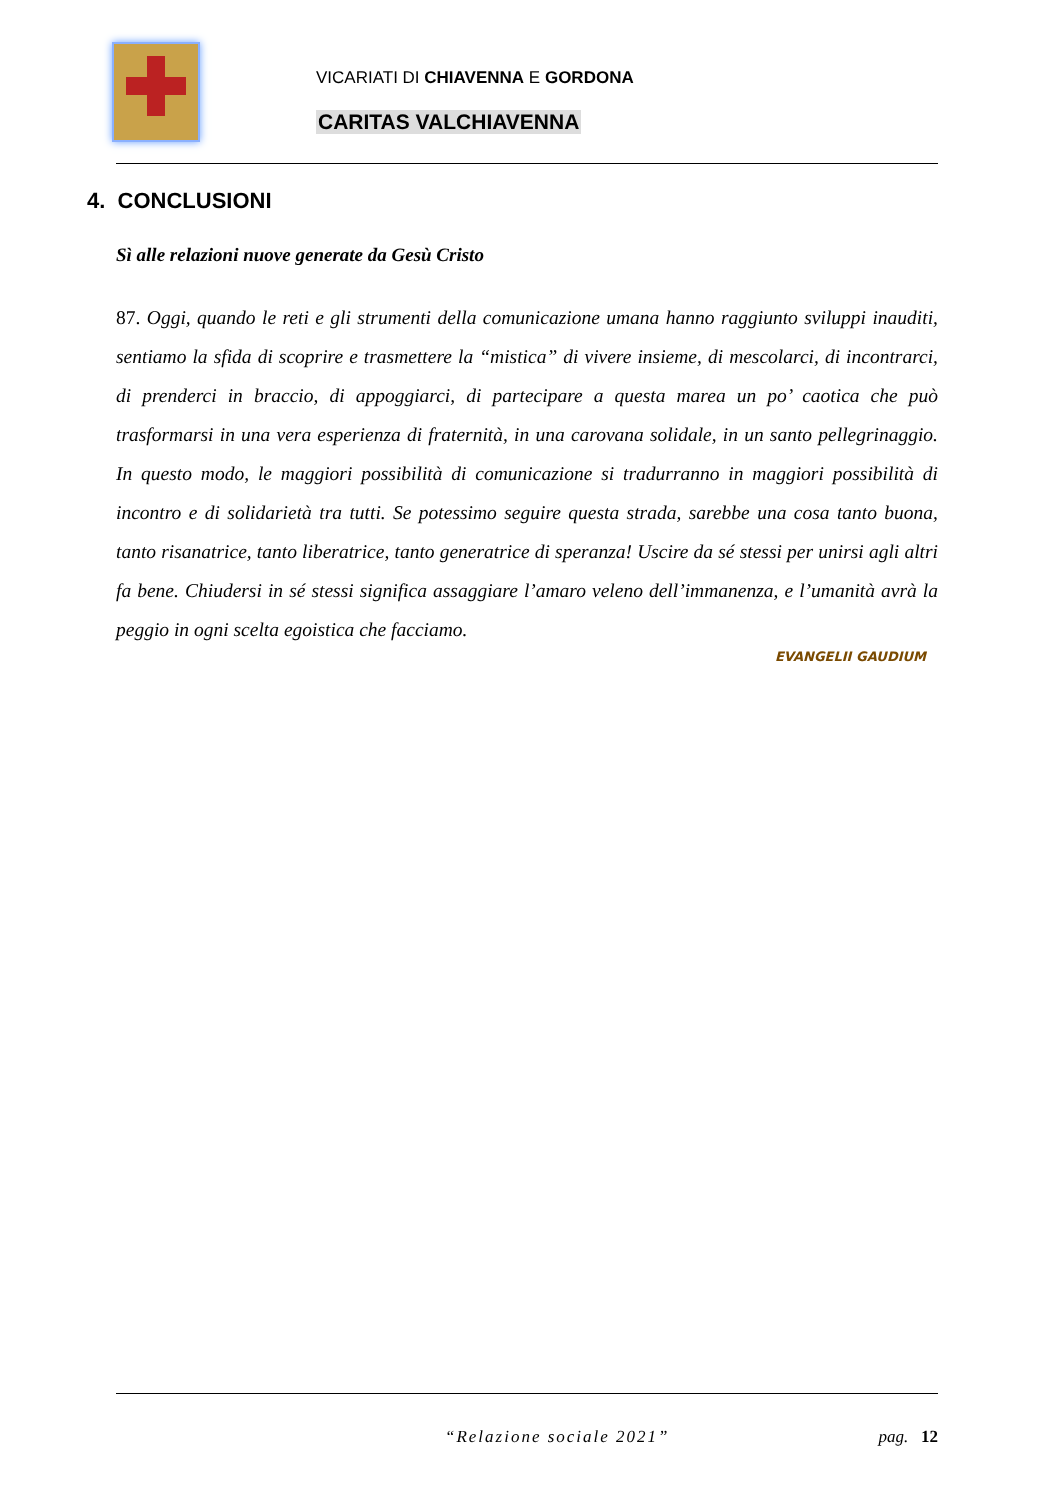VICARIATI DI CHIAVENNA E GORDONA
CARITAS VALCHIAVENNA
4. CONCLUSIONI
Sì alle relazioni nuove generate da Gesù Cristo
87. Oggi, quando le reti e gli strumenti della comunicazione umana hanno raggiunto sviluppi inauditi, sentiamo la sfida di scoprire e trasmettere la “mistica” di vivere insieme, di mescolarci, di incontrarci, di prenderci in braccio, di appoggiarci, di partecipare a questa marea un po’ caotica che può trasformarsi in una vera esperienza di fraternità, in una carovana solidale, in un santo pellegrinaggio. In questo modo, le maggiori possibilità di comunicazione si tradurranno in maggiori possibilità di incontro e di solidarietà tra tutti. Se potessimo seguire questa strada, sarebbe una cosa tanto buona, tanto risanatrice, tanto liberatrice, tanto generatrice di speranza! Uscire da sé stessi per unirsi agli altri fa bene. Chiudersi in sé stessi significa assaggiare l’amaro veleno dell’immanenza, e l’umanità avrà la peggio in ogni scelta egoistica che facciamo.
EVANGELII GAUDIUM
“Relazione sociale 2021” pag. 12